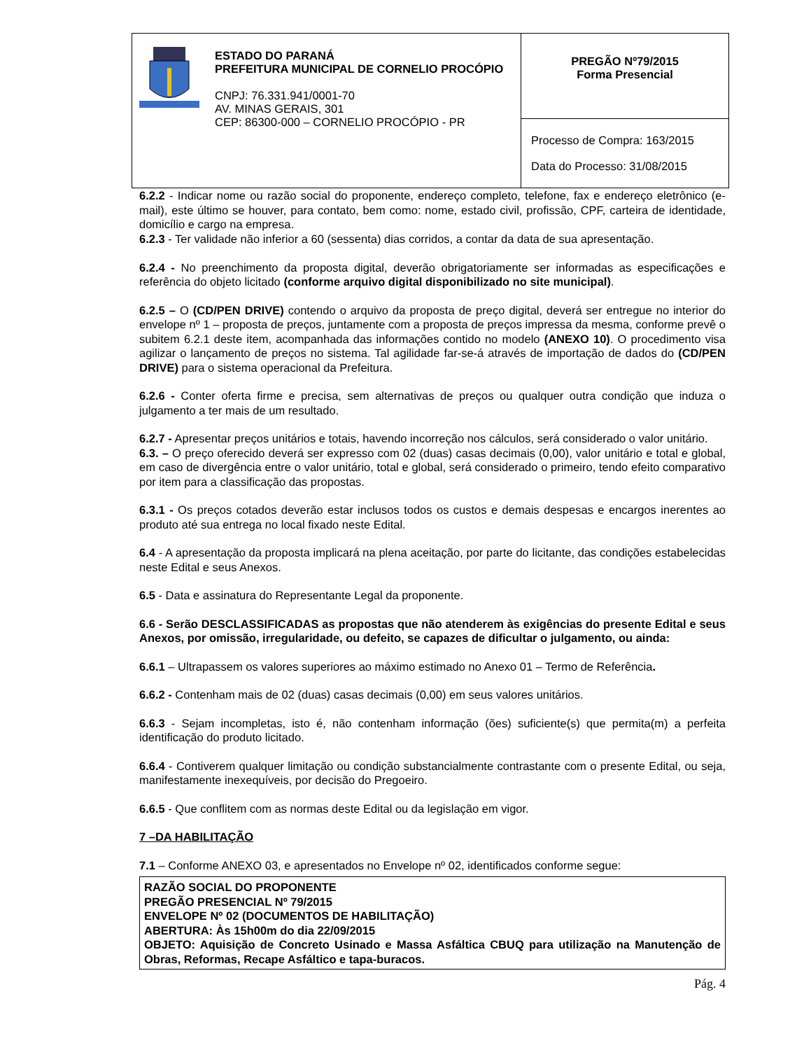| ESTADO DO PARANÁ PREFEITURA MUNICIPAL DE CORNELIO PROCÓPIO CNPJ: 76.331.941/0001-70 AV. MINAS GERAIS, 301 CEP: 86300-000 – CORNELIO PROCÓPIO - PR | PREGÃO Nº79/2015 Forma Presencial |
| | Processo de Compra: 163/2015 Data do Processo: 31/08/2015 |
6.2.2 - Indicar nome ou razão social do proponente, endereço completo, telefone, fax e endereço eletrônico (e-mail), este último se houver, para contato, bem como: nome, estado civil, profissão, CPF, carteira de identidade, domicílio e cargo na empresa.
6.2.3 - Ter validade não inferior a 60 (sessenta) dias corridos, a contar da data de sua apresentação.
6.2.4 - No preenchimento da proposta digital, deverão obrigatoriamente ser informadas as especificações e referência do objeto licitado (conforme arquivo digital disponibilizado no site municipal).
6.2.5 – O (CD/PEN DRIVE) contendo o arquivo da proposta de preço digital, deverá ser entregue no interior do envelope nº 1 – proposta de preços, juntamente com a proposta de preços impressa da mesma, conforme prevê o subitem 6.2.1 deste item, acompanhada das informações contido no modelo (ANEXO 10). O procedimento visa agilizar o lançamento de preços no sistema. Tal agilidade far-se-á através de importação de dados do (CD/PEN DRIVE) para o sistema operacional da Prefeitura.
6.2.6 - Conter oferta firme e precisa, sem alternativas de preços ou qualquer outra condição que induza o julgamento a ter mais de um resultado.
6.2.7 - Apresentar preços unitários e totais, havendo incorreção nos cálculos, será considerado o valor unitário.
6.3. – O preço oferecido deverá ser expresso com 02 (duas) casas decimais (0,00), valor unitário e total e global, em caso de divergência entre o valor unitário, total e global, será considerado o primeiro, tendo efeito comparativo por item para a classificação das propostas.
6.3.1 - Os preços cotados deverão estar inclusos todos os custos e demais despesas e encargos inerentes ao produto até sua entrega no local fixado neste Edital.
6.4 - A apresentação da proposta implicará na plena aceitação, por parte do licitante, das condições estabelecidas neste Edital e seus Anexos.
6.5 - Data e assinatura do Representante Legal da proponente.
6.6 - Serão DESCLASSIFICADAS as propostas que não atenderem às exigências do presente Edital e seus Anexos, por omissão, irregularidade, ou defeito, se capazes de dificultar o julgamento, ou ainda:
6.6.1 – Ultrapassem os valores superiores ao máximo estimado no Anexo 01 – Termo de Referência.
6.6.2 - Contenham mais de 02 (duas) casas decimais (0,00) em seus valores unitários.
6.6.3 - Sejam incompletas, isto é, não contenham informação (ões) suficiente(s) que permita(m) a perfeita identificação do produto licitado.
6.6.4 - Contiverem qualquer limitação ou condição substancialmente contrastante com o presente Edital, ou seja, manifestamente inexequíveis, por decisão do Pregoeiro.
6.6.5 - Que conflitem com as normas deste Edital ou da legislação em vigor.
7 –DA HABILITAÇÃO
7.1 – Conforme ANEXO 03, e apresentados no Envelope nº 02, identificados conforme segue:
RAZÃO SOCIAL DO PROPONENTE
PREGÃO PRESENCIAL Nº 79/2015
ENVELOPE Nº 02 (DOCUMENTOS DE HABILITAÇÃO)
ABERTURA: Às 15h00m do dia 22/09/2015
OBJETO: Aquisição de Concreto Usinado e Massa Asfáltica CBUQ para utilização na Manutenção de Obras, Reformas, Recape Asfáltico e tapa-buracos.
Pág. 4